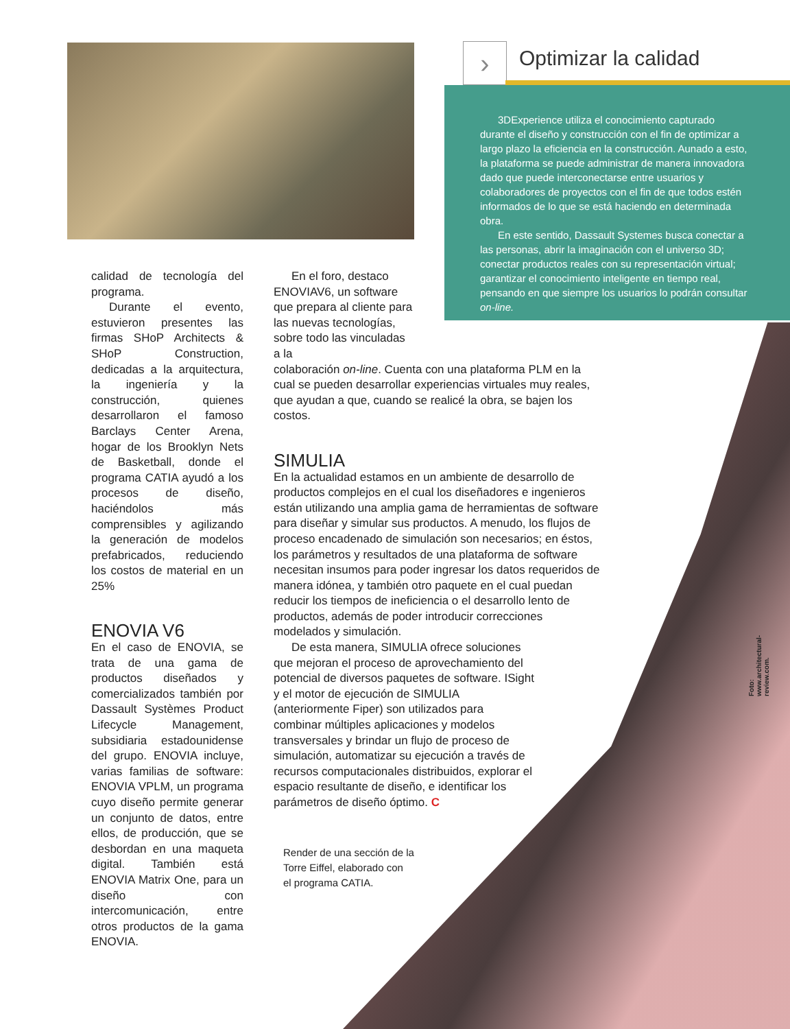› Optimizar la calidad
3DExperience utiliza el conocimiento capturado durante el diseño y construcción con el fin de optimizar a largo plazo la eficiencia en la construcción. Aunado a esto, la plataforma se puede administrar de manera innovadora dado que puede interconectarse entre usuarios y colaboradores de proyectos con el fin de que todos estén informados de lo que se está haciendo en determinada obra.
En este sentido, Dassault Systemes busca conectar a las personas, abrir la imaginación con el universo 3D; conectar productos reales con su representación virtual; garantizar el conocimiento inteligente en tiempo real, pensando en que siempre los usuarios lo podrán consultar on-line.
calidad de tecnología del programa.
Durante el evento, estuvieron presentes las firmas SHoP Architects & SHoP Construction, dedicadas a la arquitectura, la ingeniería y la construcción, quienes desarrollaron el famoso Barclays Center Arena, hogar de los Brooklyn Nets de Basketball, donde el programa CATIA ayudó a los procesos de diseño, haciéndolos más comprensibles y agilizando la generación de modelos prefabricados, reduciendo los costos de material en un 25%
ENOVIA V6
En el caso de ENOVIA, se trata de una gama de productos diseñados y comercializados también por Dassault Systèmes Product Lifecycle Management, subsidiaria estadounidense del grupo. ENOVIA incluye, varias familias de software: ENOVIA VPLM, un programa cuyo diseño permite generar un conjunto de datos, entre ellos, de producción, que se desbordan en una maqueta digital. También está ENOVIA Matrix One, para un diseño con intercomunicación, entre otros productos de la gama ENOVIA.
En el foro, destaco ENOVIAV6, un software que prepara al cliente para las nuevas tecnologías, sobre todo las vinculadas a la
colaboración on-line. Cuenta con una plataforma PLM en la cual se pueden desarrollar experiencias virtuales muy reales, que ayudan a que, cuando se realicé la obra, se bajen los costos.
SIMULIA
En la actualidad estamos en un ambiente de desarrollo de productos complejos en el cual los diseñadores e ingenieros están utilizando una amplia gama de herramientas de software para diseñar y simular sus productos. A menudo, los flujos de proceso encadenado de simulación son necesarios; en éstos, los parámetros y resultados de una plataforma de software necesitan insumos para poder ingresar los datos requeridos de manera idónea, y también otro paquete en el cual puedan reducir los tiempos de ineficiencia o el desarrollo lento de productos, además de poder introducir correcciones modelados y simulación.
De esta manera, SIMULIA ofrece soluciones que mejoran el proceso de aprovechamiento del potencial de diversos paquetes de software. ISight y el motor de ejecución de SIMULIA (anteriormente Fiper) son utilizados para combinar múltiples aplicaciones y modelos transversales y brindar un flujo de proceso de simulación, automatizar su ejecución a través de recursos computacionales distribuidos, explorar el espacio resultante de diseño, e identificar los parámetros de diseño óptimo. C
Render de una sección de la
Torre Eiffel, elaborado con
el programa CATIA.
Foto: www.architectural-review.com.